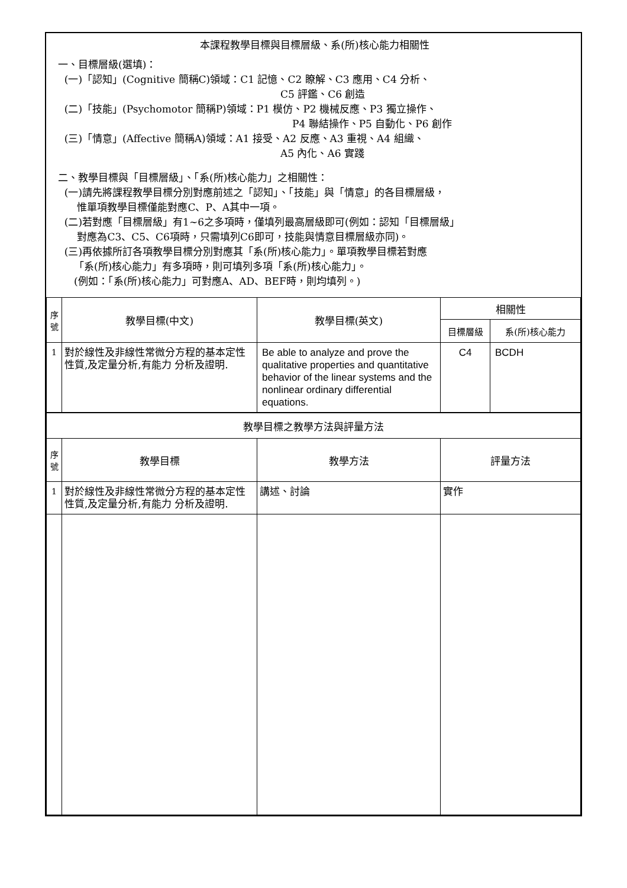本課程教學目標與目標層級、系(所)核心能力相關性
一、目標層級(選填)：
(一)「認知」(Cognitive 簡稱C)領域：C1 記憶、C2 瞭解、C3 應用、C4 分析、
C5 評鑑、C6 創造
(二)「技能」(Psychomotor 簡稱P)領域：P1 模仿、P2 機械反應、P3 獨立操作、
P4 聯結操作、P5 自動化、P6 創作
(三)「情意」(Affective 簡稱A)領域：A1 接受、A2 反應、A3 重視、A4 組織、
A5 內化、A6 實踐
二、教學目標與「目標層級」、「系(所)核心能力」之相關性：
(一)請先將課程教學目標分別對應前述之「認知」、「技能」與「情意」的各目標層級，
惟單項教學目標僅能對應C、P、A其中一項。
(二)若對應「目標層級」有1~6之多項時，僅填列最高層級即可(例如：認知「目標層級」
對應為C3、C5、C6項時，只需填列C6即可，技能與情意目標層級亦同)。
(三)再依據所訂各項教學目標分別對應其「系(所)核心能力」。單項教學目標若對應
「系(所)核心能力」有多項時，則可填列多項「系(所)核心能力」。
(例如：「系(所)核心能力」可對應A、AD、BEF時，則均填列。)
| 序 號 | 教學目標(中文) | 教學目標(英文) | 相關性 | |
| --- | --- | --- | --- | --- |
| | | | 目標層級 | 系(所)核心能力 |
| 1 | 對於線性及非線性常微分方程的基本定性性質,及定量分析,有能力 分析及證明. | Be able to analyze and prove the qualitative properties and quantitative behavior of the linear systems and the nonlinear ordinary differential equations. | C4 | BCDH |
| 教學目標之教學方法與評量方法 | | | | |
| 序 號 | 教學目標 | 教學方法 | 評量方法 | |
| 1 | 對於線性及非線性常微分方程的基本定性性質,及定量分析,有能力 分析及證明. | 講述、討論 | 實作 | |